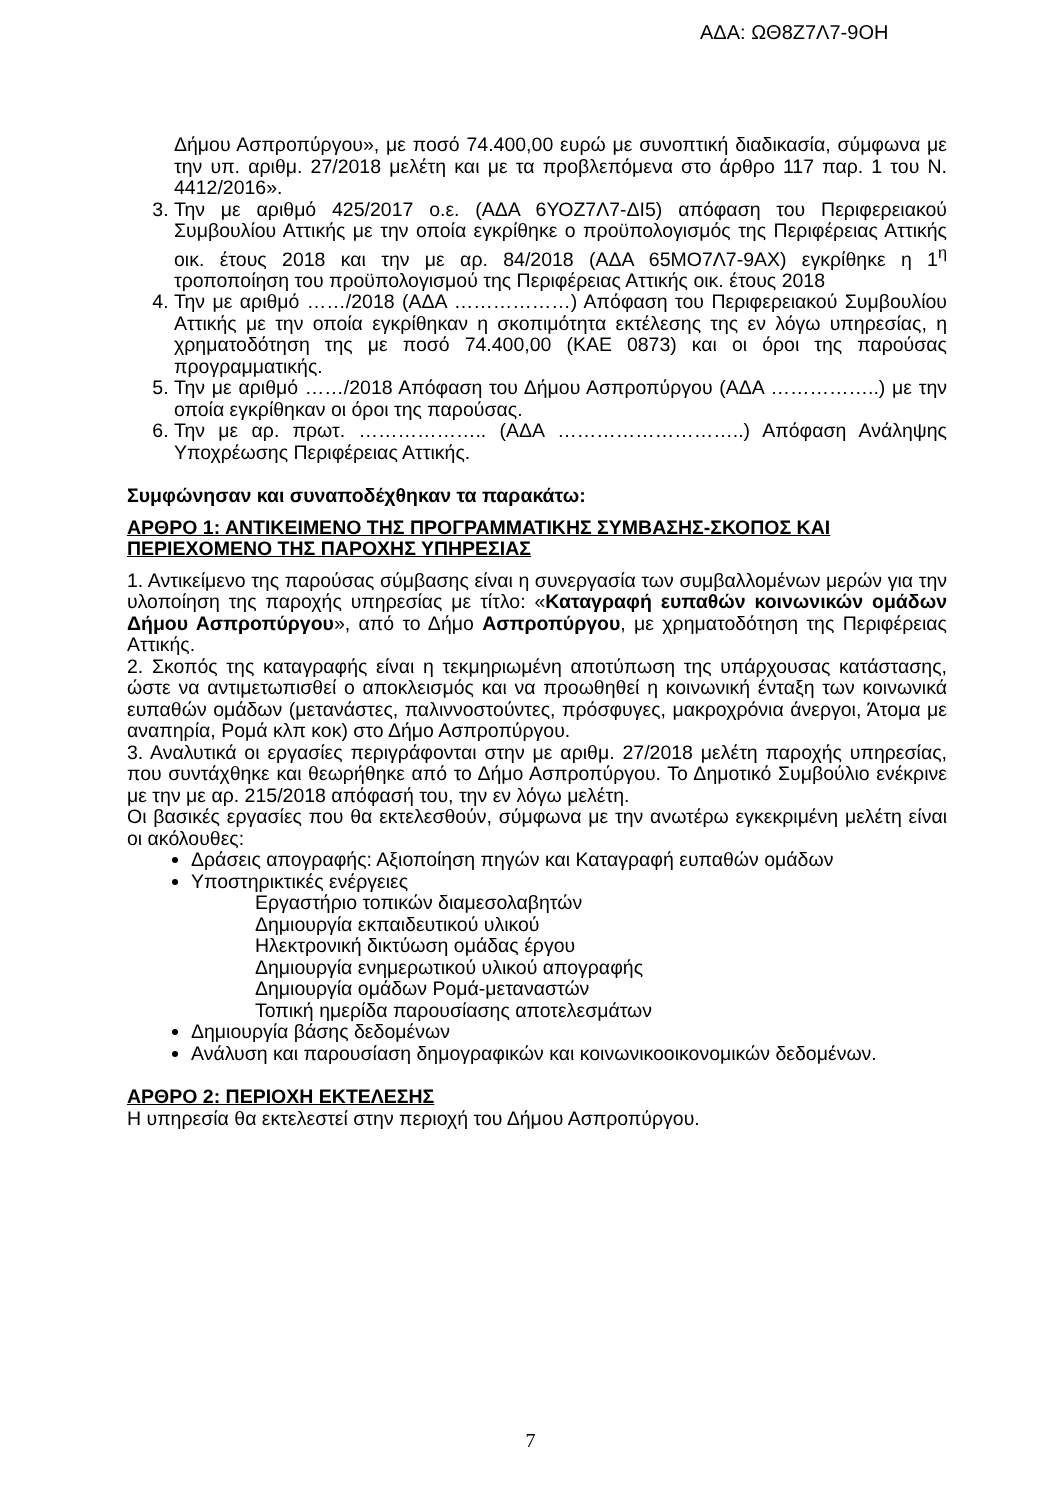ΑΔΑ: ΩΘ8Ζ7Λ7-9ΟΗ
Δήμου Ασπροπύργου», με ποσό 74.400,00 ευρώ με συνοπτική διαδικασία, σύμφωνα με την υπ. αριθμ. 27/2018 μελέτη και με τα προβλεπόμενα στο άρθρο 117 παρ. 1 του Ν. 4412/2016».
3. Την με αριθμό 425/2017 ο.ε. (ΑΔΑ 6ΥΟΖ7Λ7-ΔΙ5) απόφαση του Περιφερειακού Συμβουλίου Αττικής με την οποία εγκρίθηκε ο προϋπολογισμός της Περιφέρειας Αττικής οικ. έτους 2018 και την με αρ. 84/2018 (ΑΔΑ 65ΜΟ7Λ7-9ΑΧ) εγκρίθηκε η 1<sup>η</sup> τροποποίηση του προϋπολογισμού της Περιφέρειας Αττικής οικ. έτους 2018
4. Την με αριθμό ……/2018 (ΑΔΑ ………………) Απόφαση του Περιφερειακού Συμβουλίου Αττικής με την οποία εγκρίθηκαν η σκοπιμότητα εκτέλεσης της εν λόγω υπηρεσίας, η χρηματοδότηση της με ποσό 74.400,00 (ΚΑΕ 0873) και οι όροι της παρούσας προγραμματικής.
5. Την με αριθμό ……/2018 Απόφαση του Δήμου Ασπροπύργου (ΑΔΑ ……………..) με την οποία εγκρίθηκαν οι όροι της παρούσας.
6. Την με αρ. πρωτ. ……………….. (ΑΔΑ ………………………..) Απόφαση Ανάληψης Υποχρέωσης Περιφέρειας Αττικής.
Συμφώνησαν και συναποδέχθηκαν τα παρακάτω:
ΑΡΘΡΟ 1: ΑΝΤΙΚΕΙΜΕΝΟ ΤΗΣ ΠΡΟΓΡΑΜΜΑΤΙΚΗΣ ΣΥΜΒΑΣΗΣ-ΣΚΟΠΟΣ ΚΑΙ ΠΕΡΙΕΧΟΜΕΝΟ ΤΗΣ ΠΑΡΟΧΗΣ ΥΠΗΡΕΣΙΑΣ
1. Αντικείμενο της παρούσας σύμβασης είναι η συνεργασία των συμβαλλομένων μερών για την υλοποίηση της παροχής υπηρεσίας με τίτλο: «Καταγραφή ευπαθών κοινωνικών ομάδων Δήμου Ασπροπύργου», από το Δήμο Ασπροπύργου, με χρηματοδότηση της Περιφέρειας Αττικής.
2. Σκοπός της καταγραφής είναι η τεκμηριωμένη αποτύπωση της υπάρχουσας κατάστασης, ώστε να αντιμετωπισθεί ο αποκλεισμός και να προωθηθεί η κοινωνική ένταξη των κοινωνικά ευπαθών ομάδων (μετανάστες, παλιννοστούντες, πρόσφυγες, μακροχρόνια άνεργοι, Άτομα με αναπηρία, Ρομά κλπ κοκ) στο Δήμο Ασπροπύργου.
3. Αναλυτικά οι εργασίες περιγράφονται στην με αριθμ. 27/2018 μελέτη παροχής υπηρεσίας, που συντάχθηκε και θεωρήθηκε από το Δήμο Ασπροπύργου. Το Δημοτικό Συμβούλιο ενέκρινε με την με αρ. 215/2018 απόφασή του, την εν λόγω μελέτη.
Οι βασικές εργασίες που θα εκτελεσθούν, σύμφωνα με την ανωτέρω εγκεκριμένη μελέτη είναι οι ακόλουθες:
Δράσεις απογραφής: Αξιοποίηση πηγών και Καταγραφή ευπαθών ομάδων
Υποστηρικτικές ενέργειες
Εργαστήριο τοπικών διαμεσολαβητών
Δημιουργία εκπαιδευτικού υλικού
Ηλεκτρονική δικτύωση ομάδας έργου
Δημιουργία ενημερωτικού υλικού απογραφής
Δημιουργία ομάδων Ρομά-μεταναστών
Τοπική ημερίδα παρουσίασης αποτελεσμάτων
Δημιουργία βάσης δεδομένων
Ανάλυση και παρουσίαση δημογραφικών και κοινωνικοοικονομικών δεδομένων.
ΑΡΘΡΟ 2: ΠΕΡΙΟΧΗ ΕΚΤΕΛΕΣΗΣ
Η υπηρεσία θα εκτελεστεί στην περιοχή του Δήμου Ασπροπύργου.
7